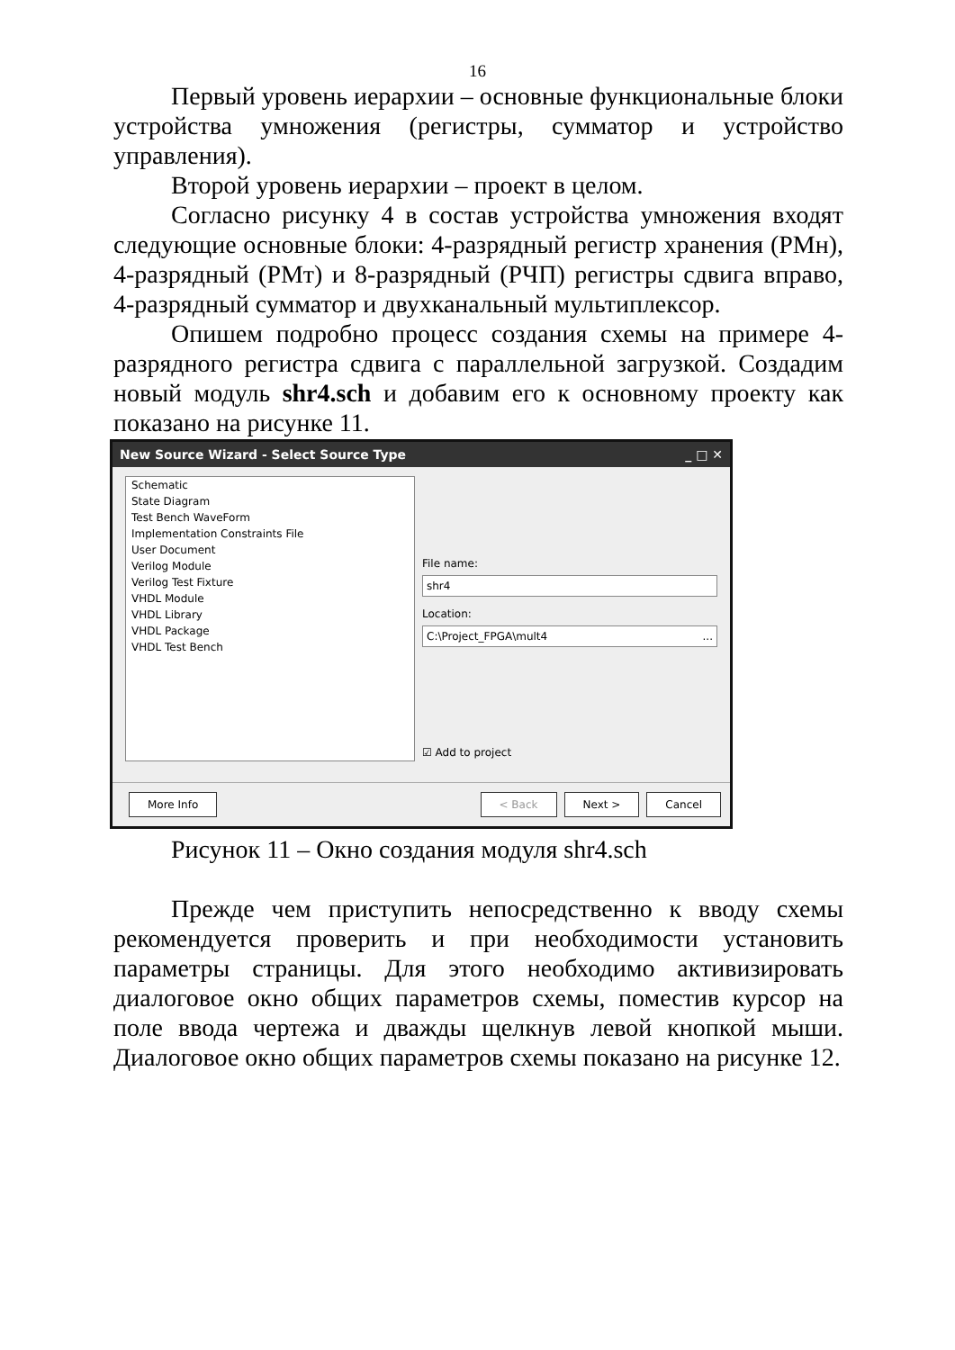16
Первый уровень иерархии – основные функциональные блоки устройства умножения (регистры, сумматор и устройство управления).
Второй уровень иерархии – проект в целом.
Согласно рисунку 4 в состав устройства умножения входят следующие основные блоки: 4-разрядный регистр хранения (РМн), 4-разрядный (РМт) и 8-разрядный (РЧП) регистры сдвига вправо, 4-разрядный сумматор и двухканальный мультиплексор.
Опишем подробно процесс создания схемы на примере 4-разрядного регистра сдвига с параллельной загрузкой. Создадим новый модуль shr4.sch и добавим его к основному проекту как показано на рисунке 11.
New Source Wizard - Select Source Type _ □ ✕
Schematic
State Diagram
Test Bench WaveForm
Implementation Constraints File
User Document
Verilog Module
Verilog Test Fixture
VHDL Module
VHDL Library
VHDL Package
VHDL Test Bench
File name:
shr4
Location:
C:\Project_FPGA\mult4 ...
☑ Add to project
More Info < Back Next > Cancel
Рисунок 11 – Окно создания модуля shr4.sch
Прежде чем приступить непосредственно к вводу схемы рекомендуется проверить и при необходимости установить параметры страницы. Для этого необходимо активизировать диалоговое окно общих параметров схемы, поместив курсор на поле ввода чертежа и дважды щелкнув левой кнопкой мыши. Диалоговое окно общих параметров схемы показано на рисунке 12.